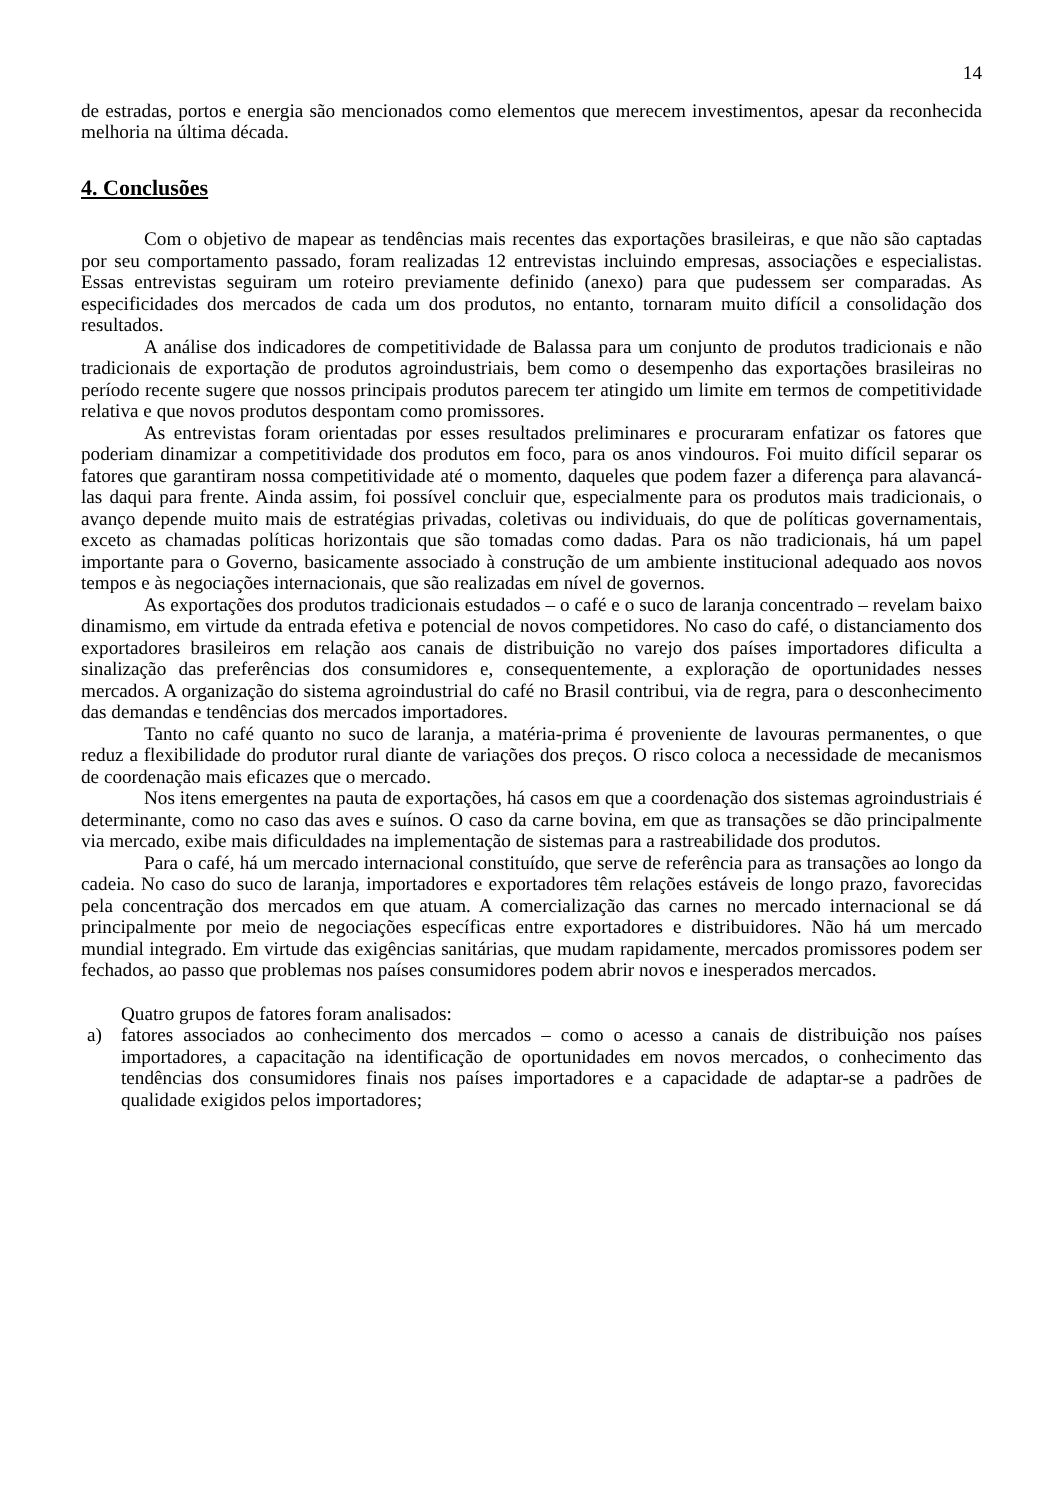14
de estradas, portos e energia são mencionados como elementos que merecem investimentos, apesar da reconhecida melhoria na última década.
4. Conclusões
Com o objetivo de mapear as tendências mais recentes das exportações brasileiras, e que não são captadas por seu comportamento passado, foram realizadas 12 entrevistas incluindo empresas, associações e especialistas. Essas entrevistas seguiram um roteiro previamente definido (anexo) para que pudessem ser comparadas. As especificidades dos mercados de cada um dos produtos, no entanto, tornaram muito difícil a consolidação dos resultados.
A análise dos indicadores de competitividade de Balassa para um conjunto de produtos tradicionais e não tradicionais de exportação de produtos agroindustriais, bem como o desempenho das exportações brasileiras no período recente sugere que nossos principais produtos parecem ter atingido um limite em termos de competitividade relativa e que novos produtos despontam como promissores.
As entrevistas foram orientadas por esses resultados preliminares e procuraram enfatizar os fatores que poderiam dinamizar a competitividade dos produtos em foco, para os anos vindouros. Foi muito difícil separar os fatores que garantiram nossa competitividade até o momento, daqueles que podem fazer a diferença para alavancá-las daqui para frente. Ainda assim, foi possível concluir que, especialmente para os produtos mais tradicionais, o avanço depende muito mais de estratégias privadas, coletivas ou individuais, do que de políticas governamentais, exceto as chamadas políticas horizontais que são tomadas como dadas. Para os não tradicionais, há um papel importante para o Governo, basicamente associado à construção de um ambiente institucional adequado aos novos tempos e às negociações internacionais, que são realizadas em nível de governos.
As exportações dos produtos tradicionais estudados – o café e o suco de laranja concentrado – revelam baixo dinamismo, em virtude da entrada efetiva e potencial de novos competidores. No caso do café, o distanciamento dos exportadores brasileiros em relação aos canais de distribuição no varejo dos países importadores dificulta a sinalização das preferências dos consumidores e, consequentemente, a exploração de oportunidades nesses mercados. A organização do sistema agroindustrial do café no Brasil contribui, via de regra, para o desconhecimento das demandas e tendências dos mercados importadores.
Tanto no café quanto no suco de laranja, a matéria-prima é proveniente de lavouras permanentes, o que reduz a flexibilidade do produtor rural diante de variações dos preços. O risco coloca a necessidade de mecanismos de coordenação mais eficazes que o mercado.
Nos itens emergentes na pauta de exportações, há casos em que a coordenação dos sistemas agroindustriais é determinante, como no caso das aves e suínos. O caso da carne bovina, em que as transações se dão principalmente via mercado, exibe mais dificuldades na implementação de sistemas para a rastreabilidade dos produtos.
Para o café, há um mercado internacional constituído, que serve de referência para as transações ao longo da cadeia. No caso do suco de laranja, importadores e exportadores têm relações estáveis de longo prazo, favorecidas pela concentração dos mercados em que atuam. A comercialização das carnes no mercado internacional se dá principalmente por meio de negociações específicas entre exportadores e distribuidores. Não há um mercado mundial integrado. Em virtude das exigências sanitárias, que mudam rapidamente, mercados promissores podem ser fechados, ao passo que problemas nos países consumidores podem abrir novos e inesperados mercados.
Quatro grupos de fatores foram analisados:
a) fatores associados ao conhecimento dos mercados – como o acesso a canais de distribuição nos países importadores, a capacitação na identificação de oportunidades em novos mercados, o conhecimento das tendências dos consumidores finais nos países importadores e a capacidade de adaptar-se a padrões de qualidade exigidos pelos importadores;